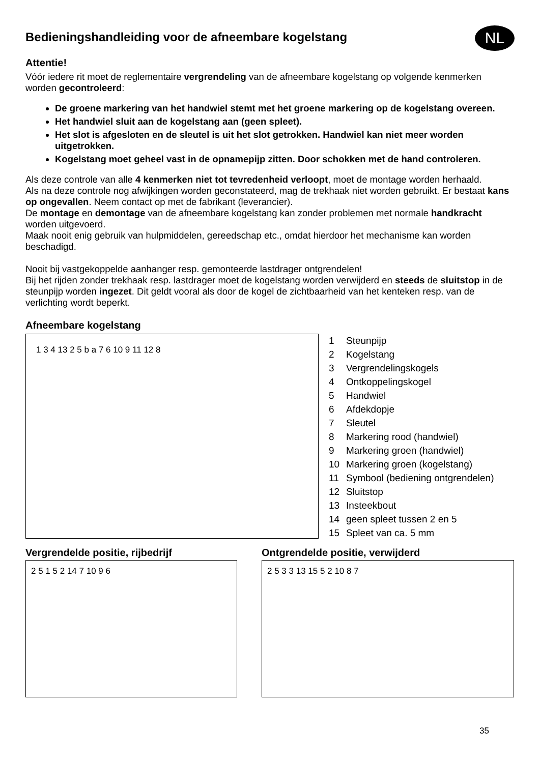Bedieningshandleiding voor de afneembare kogelstang
NL
Attentie!
Vóór iedere rit moet de reglementaire vergrendeling van de afneembare kogelstang op volgende kenmerken worden gecontroleerd:
De groene markering van het handwiel stemt met het groene markering op de kogelstang overeen.
Het handwiel sluit aan de kogelstang aan (geen spleet).
Het slot is afgesloten en de sleutel is uit het slot getrokken. Handwiel kan niet meer worden uitgetrokken.
Kogelstang moet geheel vast in de opnamepijp zitten. Door schokken met de hand controleren.
Als deze controle van alle 4 kenmerken niet tot tevredenheid verloopt, moet de montage worden herhaald.
Als na deze controle nog afwijkingen worden geconstateerd, mag de trekhaak niet worden gebruikt. Er bestaat kans op ongevallen. Neem contact op met de fabrikant (leverancier).
De montage en demontage van de afneembare kogelstang kan zonder problemen met normale handkracht worden uitgevoerd.
Maak nooit enig gebruik van hulpmiddelen, gereedschap etc., omdat hierdoor het mechanisme kan worden beschadigd.
Nooit bij vastgekoppelde aanhanger resp. gemonteerde lastdrager ontgrendelen!
Bij het rijden zonder trekhaak resp. lastdrager moet de kogelstang worden verwijderd en steeds de sluitstop in de steunpijp worden ingezet. Dit geldt vooral als door de kogel de zichtbaarheid van het kenteken resp. van de verlichting wordt beperkt.
Afneembare kogelstang
1 3 4 13 2 5 b a 7 6 10 9 11 12 8
1 Steunpijp
2 Kogelstang
3 Vergrendelingskogels
4 Ontkoppelingskogel
5 Handwiel
6 Afdekdopje
7 Sleutel
8 Markering rood (handwiel)
9 Markering groen (handwiel)
10 Markering groen (kogelstang)
11 Symbool (bediening ontgrendelen)
12 Sluitstop
13 Insteekbout
14 geen spleet tussen 2 en 5
15 Spleet van ca. 5 mm
Vergrendelde positie, rijbedrijf
2 5 1 5 2 14 7 10 9 6
Ontgrendelde positie, verwijderd
2 5 3 3 13 15 5 2 10 8 7
35